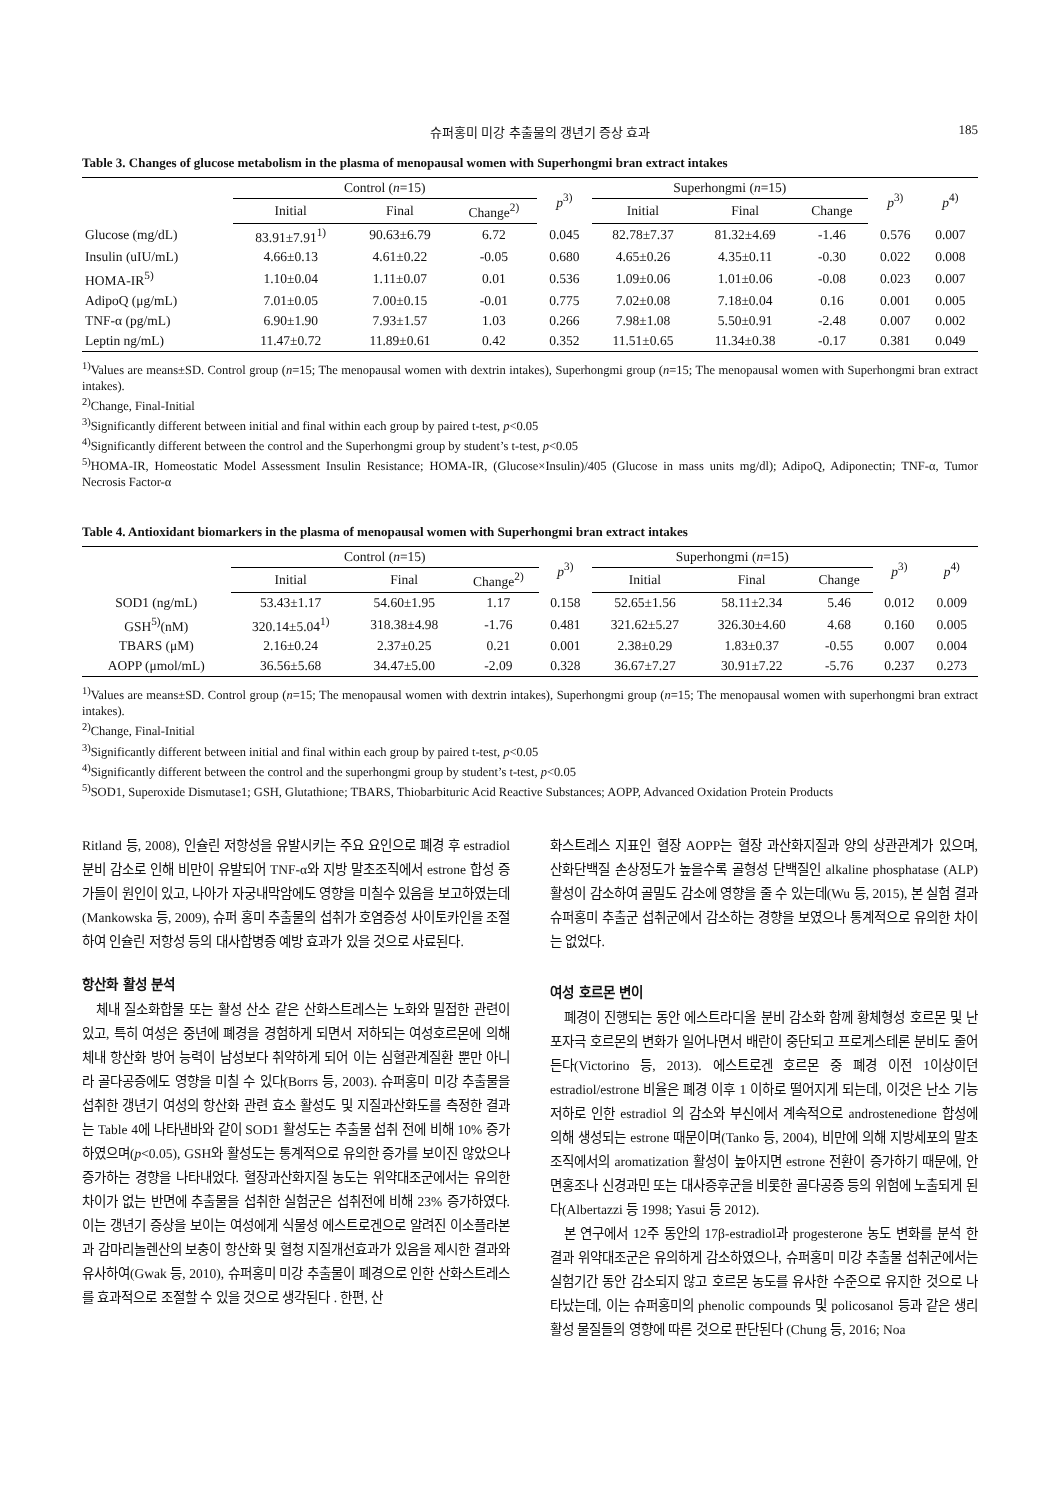슈퍼홍미 미강 추출물의 갱년기 증상 효과 185
Table 3. Changes of glucose metabolism in the plasma of menopausal women with Superhongmi bran extract intakes
| | Control ( n =15) | | | p<sup>3)</sup> | Superhongmi ( n =15) | | | p<sup>3)</sup> | p<sup>4)</sup> |
| --- | --- | --- | --- | --- | --- | --- | --- | --- | --- |
| | Initial | Final | Change<sup>2)</sup> | | Initial | Final | Change | | |
| Glucose (mg/dL) | 83.91±7.91<sup>1)</sup> | 90.63±6.79 | 6.72 | 0.045 | 82.78±7.37 | 81.32±4.69 | -1.46 | 0.576 | 0.007 |
| Insulin (uIU/mL) | 4.66±0.13 | 4.61±0.22 | -0.05 | 0.680 | 4.65±0.26 | 4.35±0.11 | -0.30 | 0.022 | 0.008 |
| HOMA-IR<sup>5)</sup> | 1.10±0.04 | 1.11±0.07 | 0.01 | 0.536 | 1.09±0.06 | 1.01±0.06 | -0.08 | 0.023 | 0.007 |
| AdipoQ (μg/mL) | 7.01±0.05 | 7.00±0.15 | -0.01 | 0.775 | 7.02±0.08 | 7.18±0.04 | 0.16 | 0.001 | 0.005 |
| TNF-α (pg/mL) | 6.90±1.90 | 7.93±1.57 | 1.03 | 0.266 | 7.98±1.08 | 5.50±0.91 | -2.48 | 0.007 | 0.002 |
| Leptin ng/mL) | 11.47±0.72 | 11.89±0.61 | 0.42 | 0.352 | 11.51±0.65 | 11.34±0.38 | -0.17 | 0.381 | 0.049 |
<sup>1)</sup> Values are means±SD. Control group (n=15; The menopausal women with dextrin intakes), Superhongmi group (n=15; The menopausal women with Superhongmi bran extract intakes).
<sup>2)</sup> Change, Final-Initial
<sup>3)</sup> Significantly different between initial and final within each group by paired t-test, p<0.05
<sup>4)</sup> Significantly different between the control and the Superhongmi group by student’s t-test, p<0.05
<sup>5)</sup> HOMA-IR, Homeostatic Model Assessment Insulin Resistance; HOMA-IR, (Glucose×Insulin)/405 (Glucose in mass units mg/dl); AdipoQ, Adiponectin; TNF-α, Tumor Necrosis Factor-α
Table 4. Antioxidant biomarkers in the plasma of menopausal women with Superhongmi bran extract intakes
| | Control ( n =15) | | | p<sup>3)</sup> | Superhongmi ( n =15) | | | p<sup>3)</sup> | p<sup>4)</sup> |
| --- | --- | --- | --- | --- | --- | --- | --- | --- | --- |
| | Initial | Final | Change<sup>2)</sup> | | Initial | Final | Change | | |
| SOD1 (ng/mL) | 53.43±1.17 | 54.60±1.95 | 1.17 | 0.158 | 52.65±1.56 | 58.11±2.34 | 5.46 | 0.012 | 0.009 |
| GSH<sup>5)</sup>(nM) | 320.14±5.04<sup>1)</sup> | 318.38±4.98 | -1.76 | 0.481 | 321.62±5.27 | 326.30±4.60 | 4.68 | 0.160 | 0.005 |
| TBARS (μM) | 2.16±0.24 | 2.37±0.25 | 0.21 | 0.001 | 2.38±0.29 | 1.83±0.37 | -0.55 | 0.007 | 0.004 |
| AOPP (μmol/mL) | 36.56±5.68 | 34.47±5.00 | -2.09 | 0.328 | 36.67±7.27 | 30.91±7.22 | -5.76 | 0.237 | 0.273 |
<sup>1)</sup> Values are means±SD. Control group (n=15; The menopausal women with dextrin intakes), Superhongmi group (n=15; The menopausal women with superhongmi bran extract intakes).
<sup>2)</sup> Change, Final-Initial
<sup>3)</sup> Significantly different between initial and final within each group by paired t-test, p<0.05
<sup>4)</sup> Significantly different between the control and the superhongmi group by student’s t-test, p<0.05
<sup>5)</sup> SOD1, Superoxide Dismutase1; GSH, Glutathione; TBARS, Thiobarbituric Acid Reactive Substances; AOPP, Advanced Oxidation Protein Products
Ritland 등, 2008), 인슐린 저항성을 유발시키는 주요 요인으로 폐경 후 estradiol 분비 감소로 인해 비만이 유발되어 TNF-α와 지방 말초조직에서 estrone 합성 증가들이 원인이 있고, 나아가 자궁내막암에도 영향을 미칠수 있음을 보고하였는데(Mankowska 등, 2009), 슈퍼 홍미 추출물의 섭취가 호염증성 사이토카인을 조절하여 인슐린 저항성 등의 대사합병증 예방 효과가 있을 것으로 사료된다.
항산화 활성 분석
체내 질소화합물 또는 활성 산소 같은 산화스트레스는 노화와 밀접한 관련이 있고, 특히 여성은 중년에 폐경을 경험하게 되면서 저하되는 여성호르몬에 의해 체내 항산화 방어 능력이 남성보다 취약하게 되어 이는 심혈관계질환 뿐만 아니라 골다공증에도 영향을 미칠 수 있다(Borrs 등, 2003). 슈퍼홍미 미강 추출물을 섭취한 갱년기 여성의 항산화 관련 효소 활성도 및 지질과산화도를 측정한 결과는 Table 4에 나타낸바와 같이 SOD1 활성도는 추출물 섭취 전에 비해 10% 증가 하였으며(p<0.05), GSH와 활성도는 통계적으로 유의한 증가를 보이진 않았으나 증가하는 경향을 나타내었다. 혈장과산화지질 농도는 위약대조군에서는 유의한 차이가 없는 반면에 추출물을 섭취한 실험군은 섭취전에 비해 23% 증가하였다. 이는 갱년기 증상을 보이는 여성에게 식물성 에스트로겐으로 알려진 이소플라본과 감마리놀렌산의 보충이 항산화 및 혈청 지질개선효과가 있음을 제시한 결과와 유사하여(Gwak 등, 2010), 슈퍼홍미 미강 추출물이 폐경으로 인한 산화스트레스를 효과적으로 조절할 수 있을 것으로 생각된다 . 한편, 산
화스트레스 지표인 혈장 AOPP는 혈장 과산화지질과 양의 상관관계가 있으며, 산화단백질 손상정도가 높을수록 골형성 단백질인 alkaline phosphatase (ALP) 활성이 감소하여 골밀도 감소에 영향을 줄 수 있는데(Wu 등, 2015), 본 실험 결과 슈퍼홍미 추출군 섭취군에서 감소하는 경향을 보였으나 통계적으로 유의한 차이는 없었다.
여성 호르몬 변이
폐경이 진행되는 동안 에스트라디올 분비 감소화 함께 황체형성 호르몬 및 난포자극 호르몬의 변화가 일어나면서 배란이 중단되고 프로게스테론 분비도 줄어든다(Victorino 등, 2013). 에스트로겐 호르몬 중 폐경 이전 1이상이던 estradiol/estrone 비율은 폐경 이후 1 이하로 떨어지게 되는데, 이것은 난소 기능저하로 인한 estradiol 의 감소와 부신에서 계속적으로 androstenedione 합성에 의해 생성되는 estrone 때문이며(Tanko 등, 2004), 비만에 의해 지방세포의 말초조직에서의 aromatization 활성이 높아지면 estrone 전환이 증가하기 때문에, 안면홍조나 신경과민 또는 대사증후군을 비롯한 골다공증 등의 위험에 노출되게 된다(Albertazzi 등 1998; Yasui 등 2012).
본 연구에서 12주 동안의 17β-estradiol과 progesterone 농도 변화를 분석 한 결과 위약대조군은 유의하게 감소하였으나, 슈퍼홍미 미강 추출물 섭취군에서는 실험기간 동안 감소되지 않고 호르몬 농도를 유사한 수준으로 유지한 것으로 나타났는데, 이는 슈퍼홍미의 phenolic compounds 및 policosanol 등과 같은 생리활성 물질들의 영향에 따른 것으로 판단된다 (Chung 등, 2016; Noa